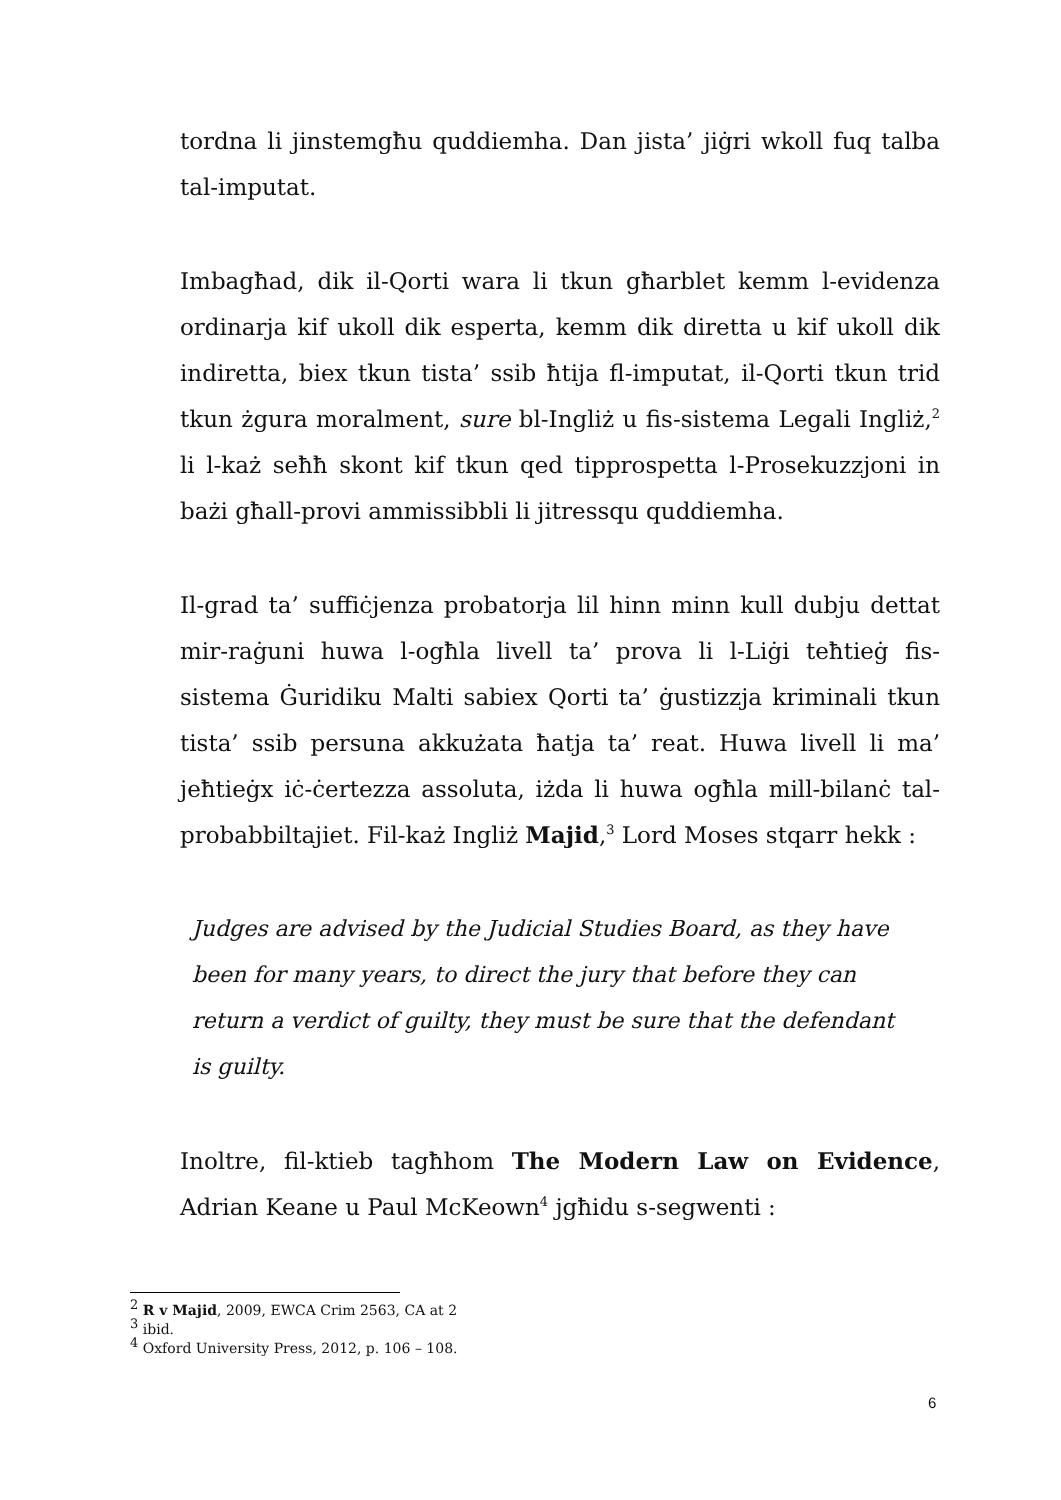tordna li jinstemgħu quddiemha. Dan jista’ jiġri wkoll fuq talba tal-imputat.
Imbagħad, dik il-Qorti wara li tkun għarblet kemm l-evidenza ordinarja kif ukoll dik esperta, kemm dik diretta u kif ukoll dik indiretta, biex tkun tista’ ssib ħtija fl-imputat, il-Qorti tkun trid tkun żgura moralment, sure bl-Ingliż u fis-sistema Legali Ingliż,<sup>2</sup> li l-każ seħħ skont kif tkun qed tipprospetta l-Prosekuzzjoni in bażi għall-provi ammissibbli li jitressqu quddiemha.
Il-grad ta’ suffiċjenza probatorja lil hinn minn kull dubju dettat mir-raġuni huwa l-ogħla livell ta’ prova li l-Liġi teħtieġ fis-sistema Ġuridiku Malti sabiex Qorti ta’ ġustizzja kriminali tkun tista’ ssib persuna akkużata ħatja ta’ reat. Huwa livell li ma’ jeħtieġx iċ-ċertezza assoluta, iżda li huwa ogħla mill-bilanċ tal-probabbiltajiet. Fil-każ Ingliż Majid,<sup>3</sup> Lord Moses stqarr hekk :
Judges are advised by the Judicial Studies Board, as they have been for many years, to direct the jury that before they can return a verdict of guilty, they must be sure that the defendant is guilty.
Inoltre, fil-ktieb tagħhom The Modern Law on Evidence, Adrian Keane u Paul McKeown<sup>4</sup> jgħidu s-segwenti :
<sup>2</sup> R v Majid, 2009, EWCA Crim 2563, CA at 2
<sup>3</sup> ibid.
<sup>4</sup> Oxford University Press, 2012, p. 106 – 108.
6